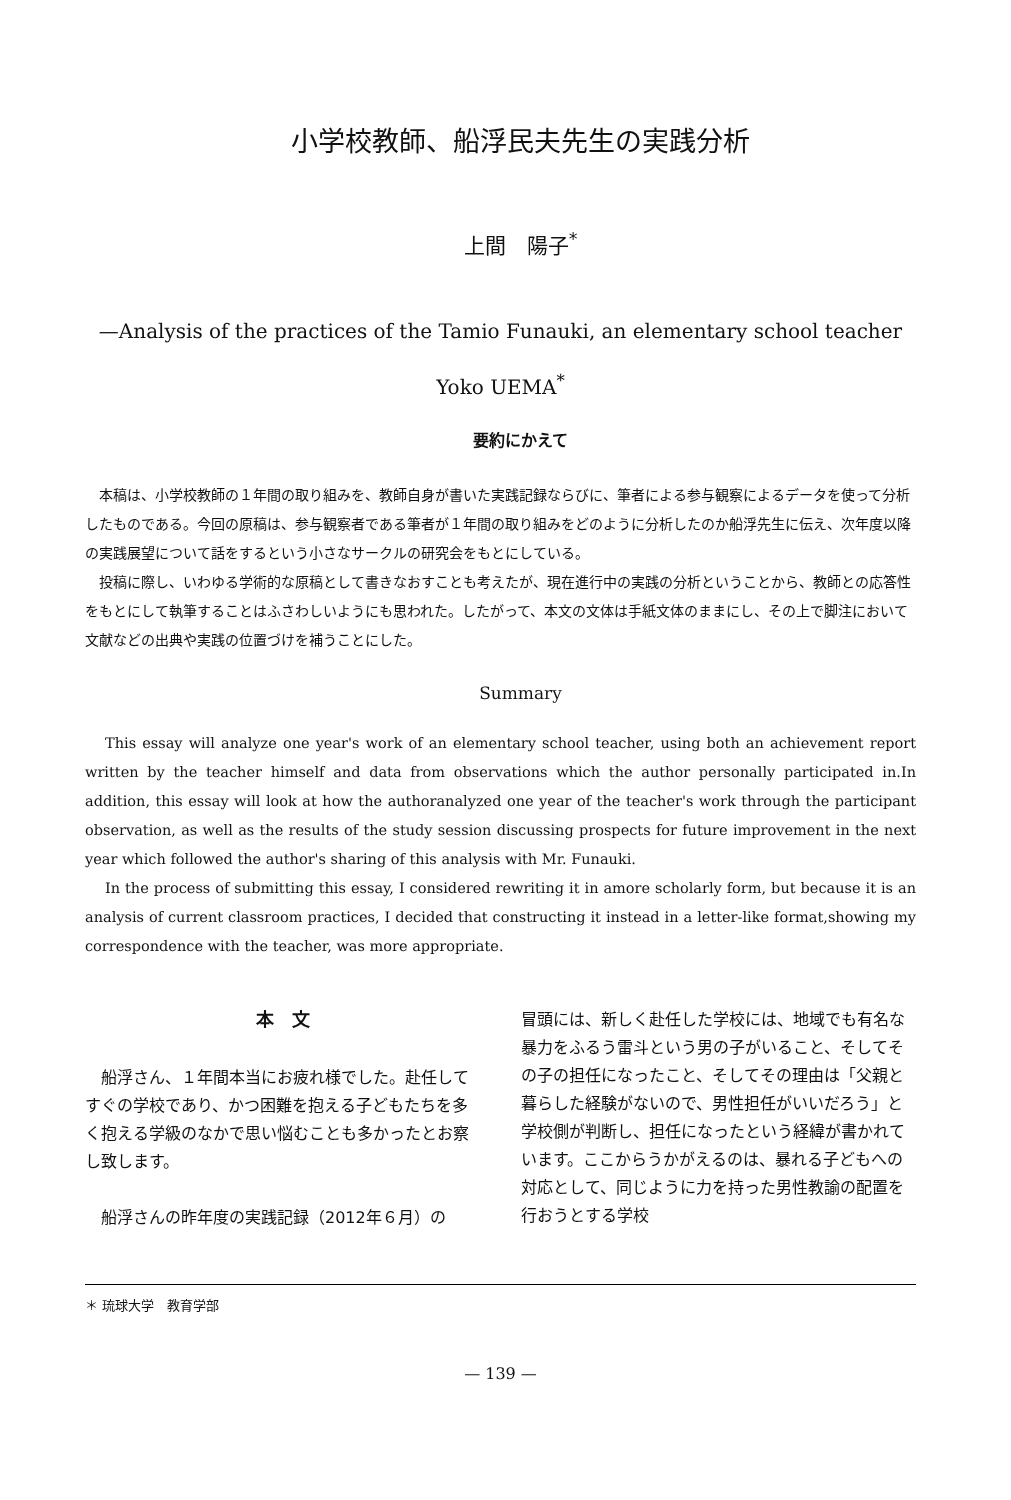小学校教師、船浮民夫先生の実践分析
上間　陽子<sup>*</sup>
—Analysis of the practices of the Tamio Funauki, an elementary school teacher
Yoko UEMA<sup>*</sup>
要約にかえて
本稿は、小学校教師の１年間の取り組みを、教師自身が書いた実践記録ならびに、筆者による参与観察によるデータを使って分析したものである。今回の原稿は、参与観察者である筆者が１年間の取り組みをどのように分析したのか船浮先生に伝え、次年度以降の実践展望について話をするという小さなサークルの研究会をもとにしている。
投稿に際し、いわゆる学術的な原稿として書きなおすことも考えたが、現在進行中の実践の分析ということから、教師との応答性をもとにして執筆することはふさわしいようにも思われた。したがって、本文の文体は手紙文体のままにし、その上で脚注において文献などの出典や実践の位置づけを補うことにした。
Summary
This essay will analyze one year's work of an elementary school teacher, using both an achievement report written by the teacher himself and data from observations which the author personally participated in.In addition, this essay will look at how the authoranalyzed one year of the teacher's work through the participant observation, as well as the results of the study session discussing prospects for future improvement in the next year which followed the author's sharing of this analysis with Mr. Funauki.
In the process of submitting this essay, I considered rewriting it in amore scholarly form, but because it is an analysis of current classroom practices, I decided that constructing it instead in a letter-like format,showing my correspondence with the teacher, was more appropriate.
本　文
船浮さん、１年間本当にお疲れ様でした。赴任してすぐの学校であり、かつ困難を抱える子どもたちを多く抱える学級のなかで思い悩むことも多かったとお察し致します。
船浮さんの昨年度の実践記録（2012年６月）の
冒頭には、新しく赴任した学校には、地域でも有名な暴力をふるう雷斗という男の子がいること、そしてその子の担任になったこと、そしてその理由は「父親と暮らした経験がないので、男性担任がいいだろう」と学校側が判断し、担任になったという経緯が書かれています。ここからうかがえるのは、暴れる子どもへの対応として、同じように力を持った男性教諭の配置を行おうとする学校
＊ 琉球大学　教育学部
— 139 —